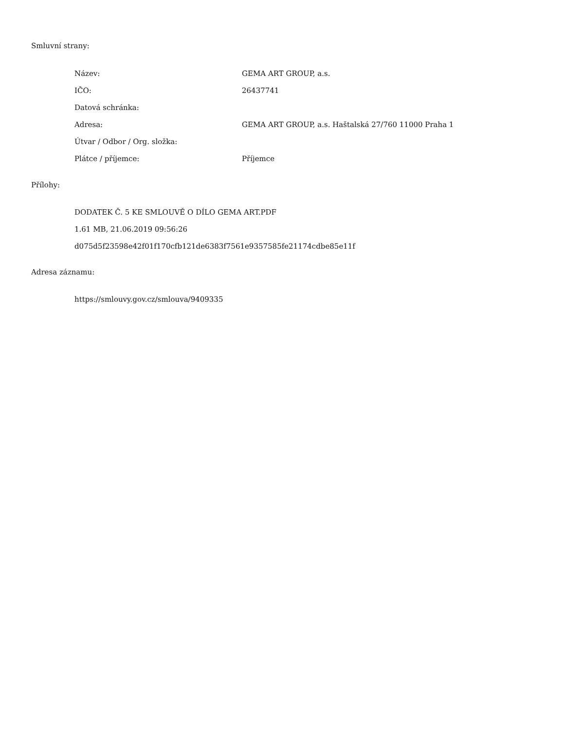Smluvní strany:
| Název: | GEMA ART GROUP, a.s. |
| IČO: | 26437741 |
| Datová schránka: | |
| Adresa: | GEMA ART GROUP, a.s. Haštalská 27/760 11000 Praha 1 |
| Útvar / Odbor / Org. složka: | |
| Plátce / příjemce: | Příjemce |
Přílohy:
DODATEK Č. 5 KE SMLOUVĚ O DÍLO GEMA ART.PDF
1.61 MB, 21.06.2019 09:56:26
d075d5f23598e42f01f170cfb121de6383f7561e9357585fe21174cdbe85e11f
Adresa záznamu:
https://smlouvy.gov.cz/smlouva/9409335